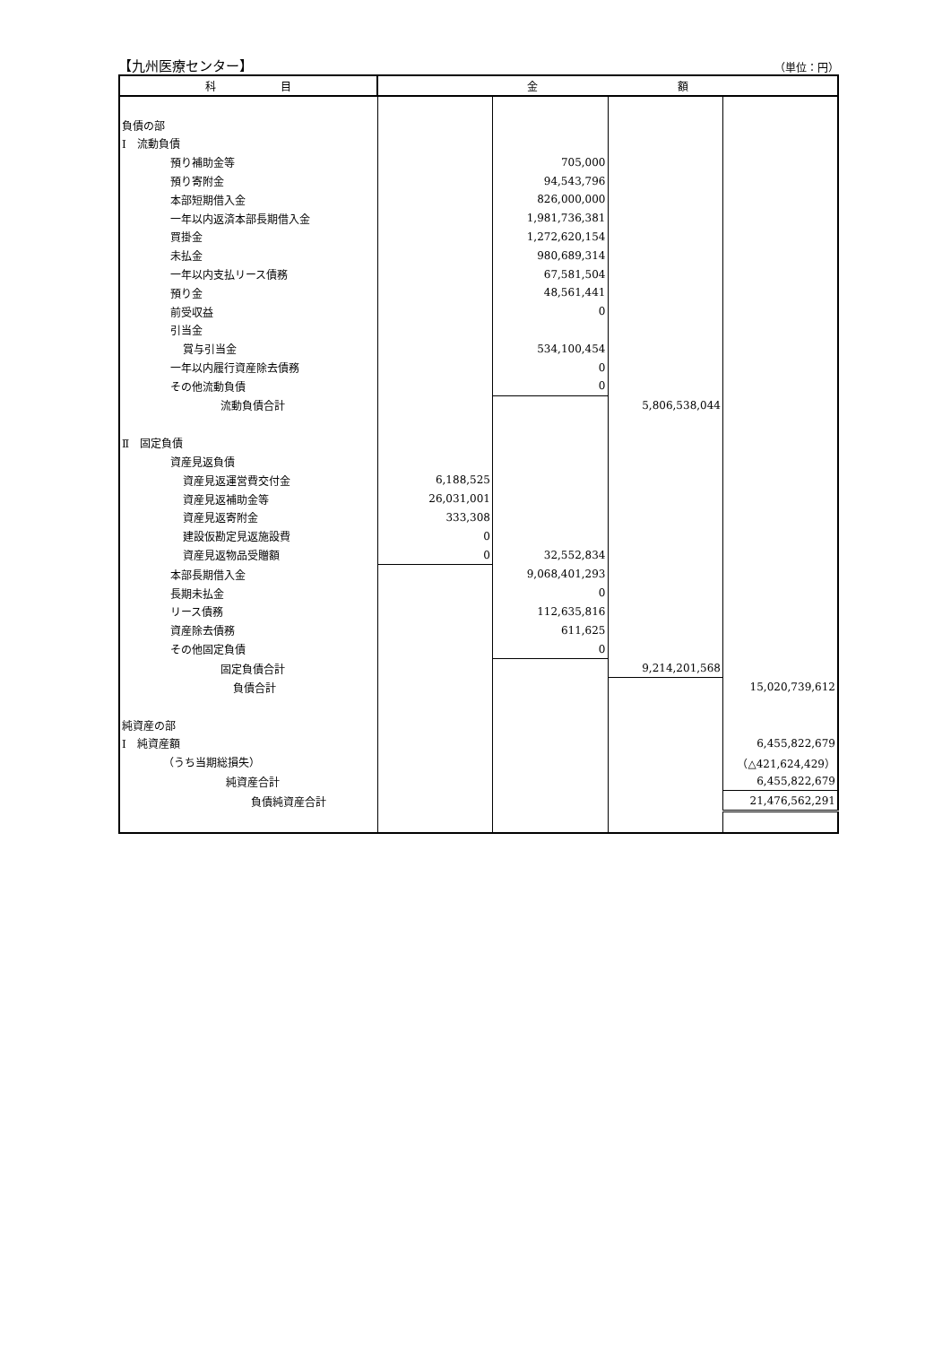【九州医療センター】 （単位：円）
| 科 目 | 金 額 | | | |
| --- | --- | --- | --- | --- |
| 負債の部 | | | | |
| Ⅰ 流動負債 | | | | |
| 預り補助金等 | | 705,000 | | |
| 預り寄附金 | | 94,543,796 | | |
| 本部短期借入金 | | 826,000,000 | | |
| 一年以内返済本部長期借入金 | | 1,981,736,381 | | |
| 買掛金 | | 1,272,620,154 | | |
| 未払金 | | 980,689,314 | | |
| 一年以内支払リース債務 | | 67,581,504 | | |
| 預り金 | | 48,561,441 | | |
| 前受収益 | | 0 | | |
| 引当金 | | | | |
| 賞与引当金 | | 534,100,454 | | |
| 一年以内履行資産除去債務 | | 0 | | |
| その他流動負債 | | 0 | | |
| 流動負債合計 | | | 5,806,538,044 | |
| Ⅱ 固定負債 | | | | |
| 資産見返負債 | | | | |
| 資産見返運営費交付金 | 6,188,525 | | | |
| 資産見返補助金等 | 26,031,001 | | | |
| 資産見返寄附金 | 333,308 | | | |
| 建設仮勘定見返施設費 | 0 | | | |
| 資産見返物品受贈額 | 0 | 32,552,834 | | |
| 本部長期借入金 | | 9,068,401,293 | | |
| 長期未払金 | | 0 | | |
| リース債務 | | 112,635,816 | | |
| 資産除去債務 | | 611,625 | | |
| その他固定負債 | | 0 | | |
| 固定負債合計 | | | 9,214,201,568 | |
| 負債合計 | | | | 15,020,739,612 |
| 純資産の部 | | | | |
| Ⅰ 純資産額 | | | | 6,455,822,679 |
| （うち当期総損失） | | | | （△421,624,429） |
| 純資産合計 | | | | 6,455,822,679 |
| 負債純資産合計 | | | | 21,476,562,291 |